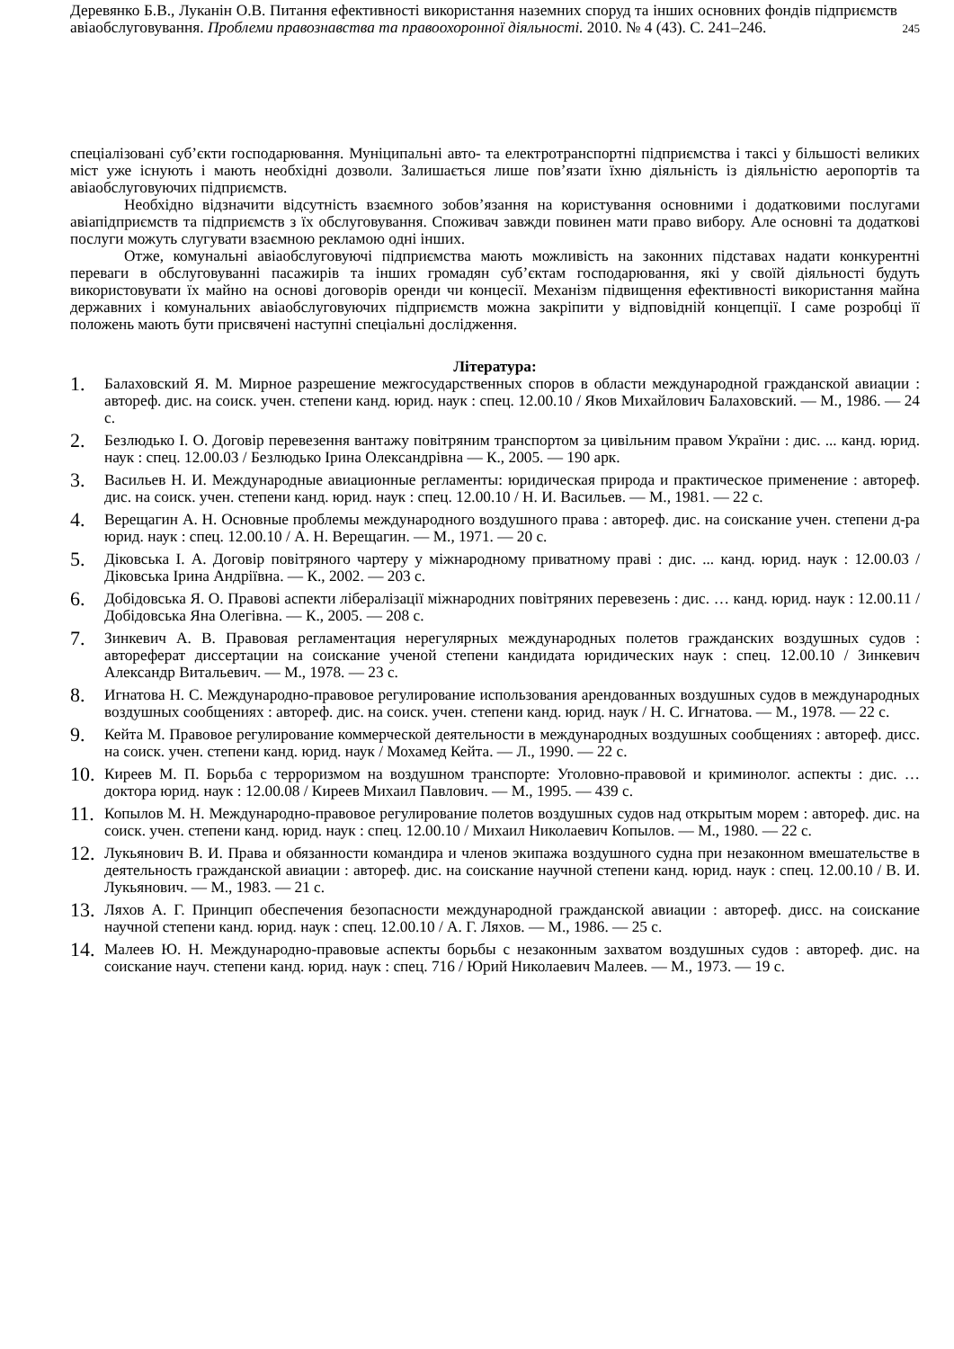Деревянко Б.В., Луканін О.В. Питання ефективності використання наземних споруд та інших основних фондів підприємств авіаобслуговування. Проблеми правознавства та правоохоронної діяльності. 2010. № 4 (43). С. 241–246.
245
спеціалізовані суб’єкти господарювання. Муніципальні авто- та електротранспортні підприємства і таксі у більшості великих міст уже існують і мають необхідні дозволи. Залишається лише пов’язати їхню діяльність із діяльністю аеропортів та авіаобслуговуючих підприємств.
Необхідно відзначити відсутність взаємного зобов’язання на користування основними і додатковими послугами авіапідприємств та підприємств з їх обслуговування. Споживач завжди повинен мати право вибору. Але основні та додаткові послуги можуть слугувати взаємною рекламою одні інших.
Отже, комунальні авіаобслуговуючі підприємства мають можливість на законних підставах надати конкурентні переваги в обслуговуванні пасажирів та інших громадян суб’єктам господарювання, які у своїй діяльності будуть використовувати їх майно на основі договорів оренди чи концесії. Механізм підвищення ефективності використання майна державних і комунальних авіаобслуговуючих підприємств можна закріпити у відповідній концепції. І саме розробці її положень мають бути присвячені наступні спеціальні дослідження.
Література:
1. Балаховский Я. М. Мирное разрешение межгосударственных споров в области международной гражданской авиации : автореф. дис. на соиск. учен. степени канд. юрид. наук : спец. 12.00.10 / Яков Михайлович Балаховский. — М., 1986. — 24 с.
2. Безлюдько І. О. Договір перевезення вантажу повітряним транспортом за цивільним правом України : дис. ... канд. юрид. наук : спец. 12.00.03 / Безлюдько Ірина Олександрівна — К., 2005. — 190 арк.
3. Васильев Н. И. Международные авиационные регламенты: юридическая природа и практическое применение : автореф. дис. на соиск. учен. степени канд. юрид. наук : спец. 12.00.10 / Н. И. Васильев. — М., 1981. — 22 с.
4. Верещагин А. Н. Основные проблемы международного воздушного права : автореф. дис. на соискание учен. степени д-ра юрид. наук : спец. 12.00.10 / А. Н. Верещагин. — М., 1971. — 20 с.
5. Діковська І. А. Договір повітряного чартеру у міжнародному приватному праві : дис. ... канд. юрид. наук : 12.00.03 / Діковська Ірина Андріївна. — К., 2002. — 203 с.
6. Добідовська Я. О. Правові аспекти лібералізації міжнародних повітряних перевезень : дис. … канд. юрид. наук : 12.00.11 / Добідовська Яна Олегівна. — К., 2005. — 208 с.
7. Зинкевич А. В. Правовая регламентация нерегулярных международных полетов гражданских воздушных судов : автореферат диссертации на соискание ученой степени кандидата юридических наук : спец. 12.00.10 / Зинкевич Александр Витальевич. — М., 1978. — 23 с.
8. Игнатова Н. С. Международно-правовое регулирование использования арендованных воздушных судов в международных воздушных сообщениях : автореф. дис. на соиск. учен. степени канд. юрид. наук / Н. С. Игнатова. — М., 1978. — 22 с.
9. Кейта М. Правовое регулирование коммерческой деятельности в международных воздушных сообщениях : автореф. дисс. на соиск. учен. степени канд. юрид. наук / Мохамед Кейта. — Л., 1990. — 22 с.
10. Киреев М. П. Борьба с терроризмом на воздушном транспорте: Уголовно-правовой и криминолог. аспекты : дис. … доктора юрид. наук : 12.00.08 / Киреев Михаил Павлович. — М., 1995. — 439 с.
11. Копылов М. Н. Международно-правовое регулирование полетов воздушных судов над открытым морем : автореф. дис. на соиск. учен. степени канд. юрид. наук : спец. 12.00.10 / Михаил Николаевич Копылов. — М., 1980. — 22 с.
12. Лукьянович В. И. Права и обязанности командира и членов экипажа воздушного судна при незаконном вмешательстве в деятельность гражданской авиации : автореф. дис. на соискание научной степени канд. юрид. наук : спец. 12.00.10 / В. И. Лукьянович. — М., 1983. — 21 с.
13. Ляхов А. Г. Принцип обеспечения безопасности международной гражданской авиации : автореф. дисс. на соискание научной степени канд. юрид. наук : спец. 12.00.10 / А. Г. Ляхов. — М., 1986. — 25 с.
14. Малеев Ю. Н. Международно-правовые аспекты борьбы с незаконным захватом воздушных судов : автореф. дис. на соискание науч. степени канд. юрид. наук : спец. 716 / Юрий Николаевич Малеев. — М., 1973. — 19 с.